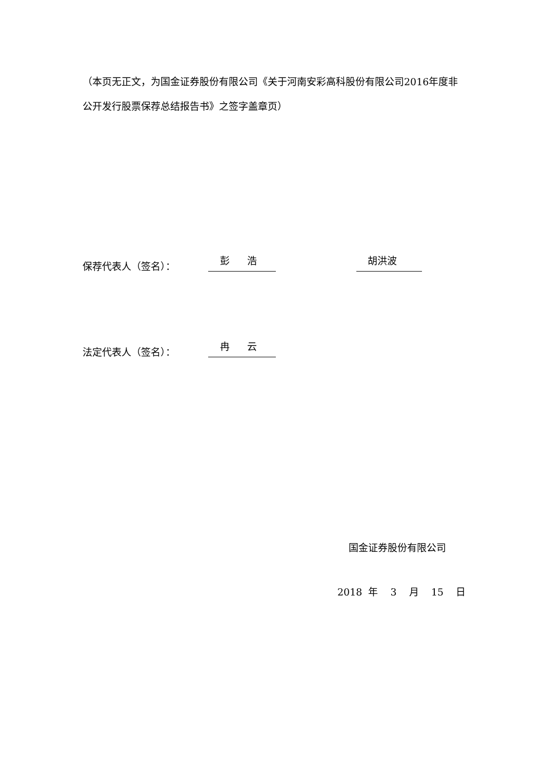（本页无正文，为国金证券股份有限公司《关于河南安彩高科股份有限公司2016年度非公开发行股票保荐总结报告书》之签字盖章页）
保荐代表人（签名）： 彭 浩 胡洪波
法定代表人（签名）： 冉 云
国金证券股份有限公司
2018 年 3 月 15 日